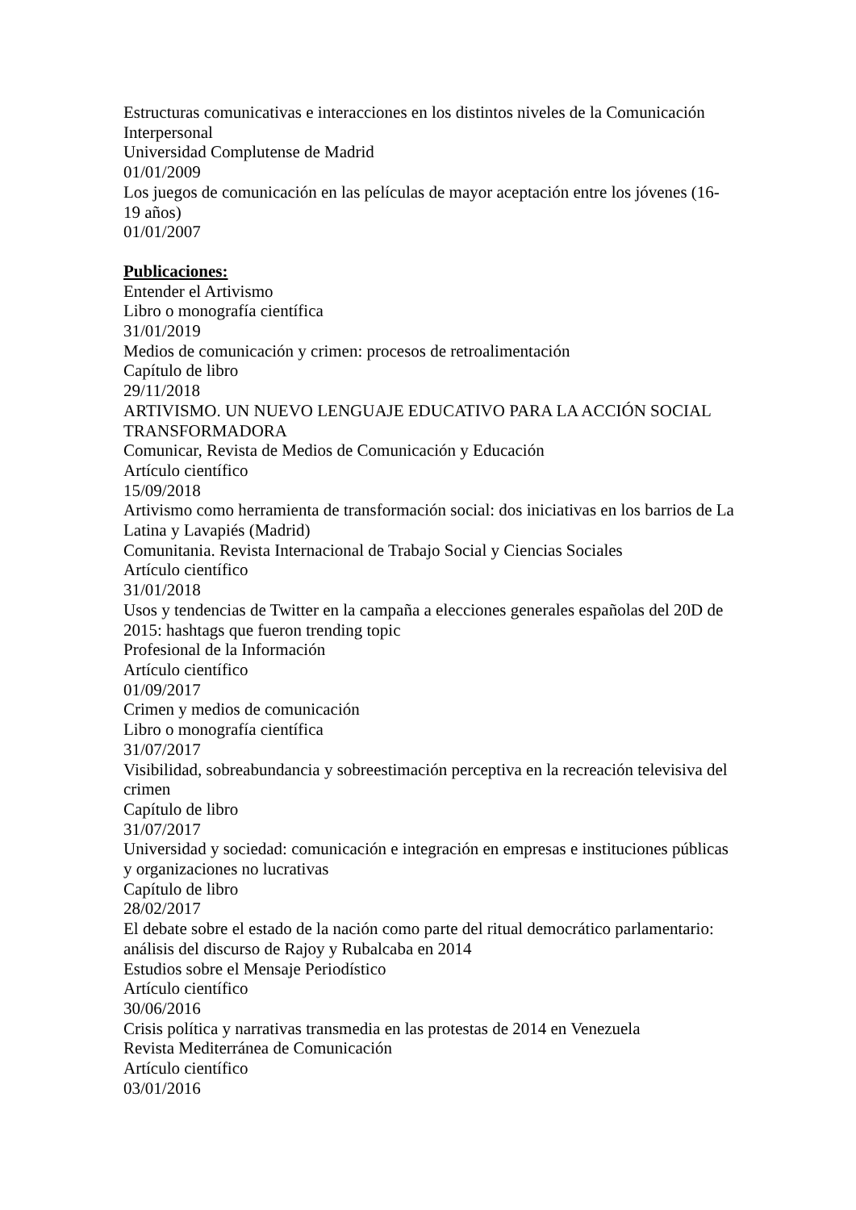Estructuras comunicativas e interacciones en los distintos niveles de la Comunicación Interpersonal
Universidad Complutense de Madrid
01/01/2009
Los juegos de comunicación en las películas de mayor aceptación entre los jóvenes (16-19 años)
01/01/2007
Publicaciones:
Entender el Artivismo
Libro o monografía científica
31/01/2019
Medios de comunicación y crimen: procesos de retroalimentación
Capítulo de libro
29/11/2018
ARTIVISMO. UN NUEVO LENGUAJE EDUCATIVO PARA LA ACCIÓN SOCIAL TRANSFORMADORA
Comunicar, Revista de Medios de Comunicación y Educación
Artículo científico
15/09/2018
Artivismo como herramienta de transformación social: dos iniciativas en los barrios de La Latina y Lavapiés (Madrid)
Comunitania. Revista Internacional de Trabajo Social y Ciencias Sociales
Artículo científico
31/01/2018
Usos y tendencias de Twitter en la campaña a elecciones generales españolas del 20D de 2015: hashtags que fueron trending topic
Profesional de la Información
Artículo científico
01/09/2017
Crimen y medios de comunicación
Libro o monografía científica
31/07/2017
Visibilidad, sobreabundancia y sobreestimación perceptiva en la recreación televisiva del crimen
Capítulo de libro
31/07/2017
Universidad y sociedad: comunicación e integración en empresas e instituciones públicas y organizaciones no lucrativas
Capítulo de libro
28/02/2017
El debate sobre el estado de la nación como parte del ritual democrático parlamentario: análisis del discurso de Rajoy y Rubalcaba en 2014
Estudios sobre el Mensaje Periodístico
Artículo científico
30/06/2016
Crisis política y narrativas transmedia en las protestas de 2014 en Venezuela
Revista Mediterránea de Comunicación
Artículo científico
03/01/2016